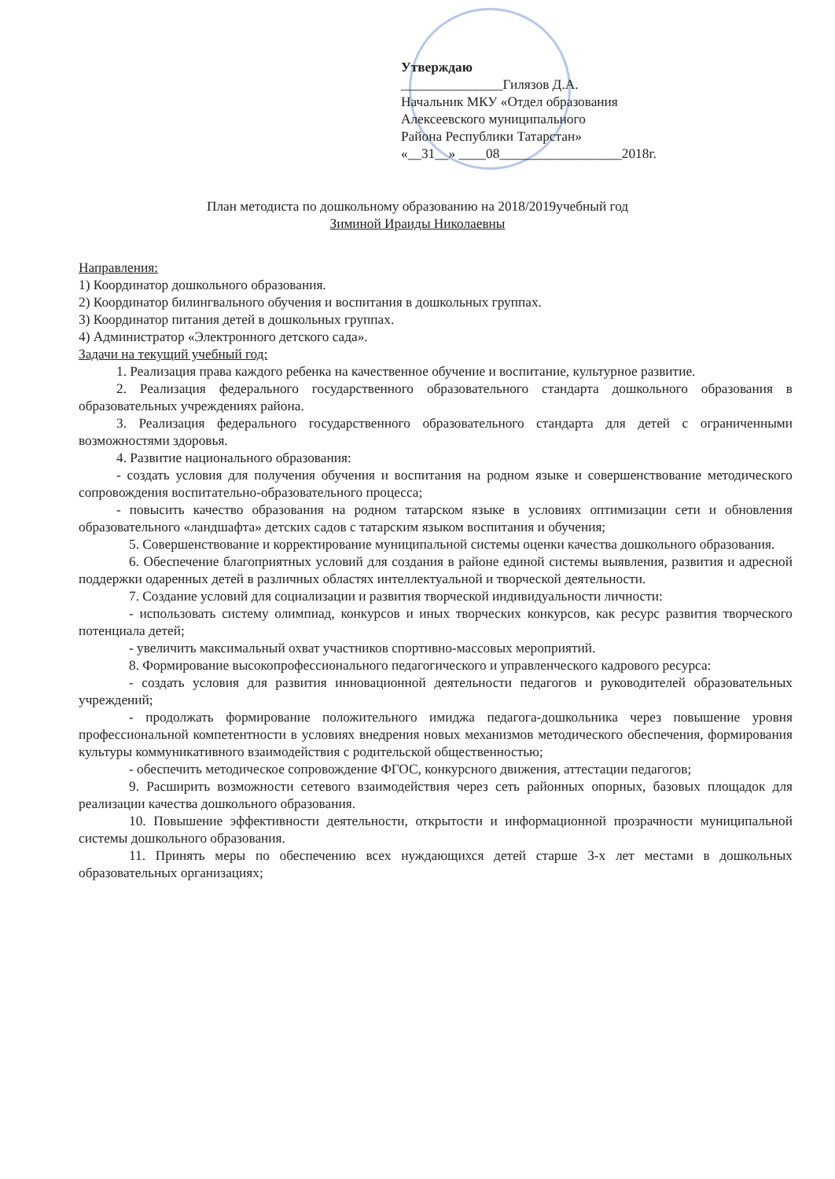Утверждаю
_______________Гилязов Д.А.
Начальник МКУ «Отдел образования
Алексеевского муниципального
Района Республики Татарстан»
«__31__» ____08__________________2018г.
План методиста по дошкольному образованию на 2018/2019учебный год
Зиминой Ираиды Николаевны
Направления:
1) Координатор дошкольного образования.
2) Координатор билингвального обучения и воспитания в дошкольных группах.
3) Координатор питания детей в дошкольных группах.
4) Администратор «Электронного детского сада».
Задачи на текущий учебный год:
1. Реализация права каждого ребенка на качественное обучение и воспитание, культурное развитие.
2. Реализация федерального государственного образовательного стандарта дошкольного образования в образовательных учреждениях района.
3. Реализация федерального государственного образовательного стандарта для детей с ограниченными возможностями здоровья.
4. Развитие национального образования:
- создать условия для получения обучения и воспитания на родном языке и совершенствование методического сопровождения воспитательно-образовательного процесса;
- повысить качество образования на родном татарском языке в условиях оптимизации сети и обновления образовательного «ландшафта» детских садов с татарским языком воспитания и обучения;
5. Совершенствование и корректирование муниципальной системы оценки качества дошкольного образования.
6. Обеспечение благоприятных условий для создания в районе единой системы выявления, развития и адресной поддержки одаренных детей в различных областях интеллектуальной и творческой деятельности.
7. Создание условий для социализации и развития творческой индивидуальности личности:
- использовать систему олимпиад, конкурсов и иных творческих конкурсов, как ресурс развития творческого потенциала детей;
- увеличить максимальный охват участников спортивно-массовых мероприятий.
8. Формирование высокопрофессионального педагогического и управленческого кадрового ресурса:
- создать условия для развития инновационной деятельности педагогов и руководителей образовательных учреждений;
- продолжать формирование положительного имиджа педагога-дошкольника через повышение уровня профессиональной компетентности в условиях внедрения новых механизмов методического обеспечения, формирования культуры коммуникативного взаимодействия с родительской общественностью;
- обеспечить методическое сопровождение ФГОС, конкурсного движения, аттестации педагогов;
9. Расширить возможности сетевого взаимодействия через сеть районных опорных, базовых площадок для реализации качества дошкольного образования.
10. Повышение эффективности деятельности, открытости и информационной прозрачности муниципальной системы дошкольного образования.
11. Принять меры по обеспечению всех нуждающихся детей старше 3-х лет местами в дошкольных образовательных организациях;